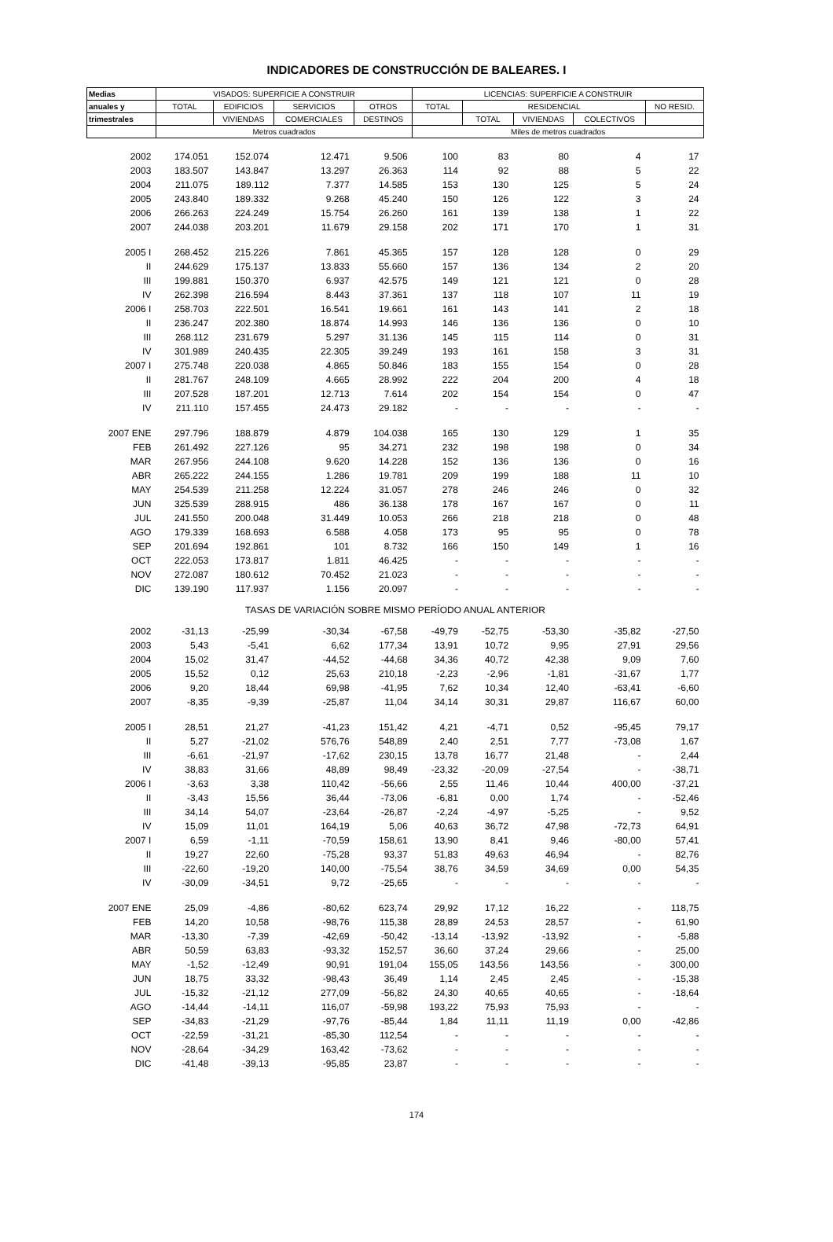INDICADORES DE CONSTRUCCIÓN DE BALEARES. I
| Medias | VISADOS: SUPERFICIE A CONSTRUIR | | | | LICENCIAS: SUPERFICIE A CONSTRUIR | | | | |
| --- | --- | --- | --- | --- | --- | --- | --- | --- | --- |
| anuales y | TOTAL | EDIFICIOS | SERVICIOS | OTROS | TOTAL | RESIDENCIAL | | | NO RESID. |
| trimestrales | | VIVIENDAS | COMERCIALES | DESTINOS | | TOTAL | VIVIENDAS | COLECTIVOS | |
| | Metros cuadrados | | | | Miles de metros cuadrados | | | | |
| 2002 | 174.051 | 152.074 | 12.471 | 9.506 | 100 | 83 | 80 | 4 | 17 |
| 2003 | 183.507 | 143.847 | 13.297 | 26.363 | 114 | 92 | 88 | 5 | 22 |
| 2004 | 211.075 | 189.112 | 7.377 | 14.585 | 153 | 130 | 125 | 5 | 24 |
| 2005 | 243.840 | 189.332 | 9.268 | 45.240 | 150 | 126 | 122 | 3 | 24 |
| 2006 | 266.263 | 224.249 | 15.754 | 26.260 | 161 | 139 | 138 | 1 | 22 |
| 2007 | 244.038 | 203.201 | 11.679 | 29.158 | 202 | 171 | 170 | 1 | 31 |
| 2005 I | 268.452 | 215.226 | 7.861 | 45.365 | 157 | 128 | 128 | 0 | 29 |
| II | 244.629 | 175.137 | 13.833 | 55.660 | 157 | 136 | 134 | 2 | 20 |
| III | 199.881 | 150.370 | 6.937 | 42.575 | 149 | 121 | 121 | 0 | 28 |
| IV | 262.398 | 216.594 | 8.443 | 37.361 | 137 | 118 | 107 | 11 | 19 |
| 2006 I | 258.703 | 222.501 | 16.541 | 19.661 | 161 | 143 | 141 | 2 | 18 |
| II | 236.247 | 202.380 | 18.874 | 14.993 | 146 | 136 | 136 | 0 | 10 |
| III | 268.112 | 231.679 | 5.297 | 31.136 | 145 | 115 | 114 | 0 | 31 |
| IV | 301.989 | 240.435 | 22.305 | 39.249 | 193 | 161 | 158 | 3 | 31 |
| 2007 I | 275.748 | 220.038 | 4.865 | 50.846 | 183 | 155 | 154 | 0 | 28 |
| II | 281.767 | 248.109 | 4.665 | 28.992 | 222 | 204 | 200 | 4 | 18 |
| III | 207.528 | 187.201 | 12.713 | 7.614 | 202 | 154 | 154 | 0 | 47 |
| IV | 211.110 | 157.455 | 24.473 | 29.182 | - | - | - | - | - |
| 2007 ENE | 297.796 | 188.879 | 4.879 | 104.038 | 165 | 130 | 129 | 1 | 35 |
| FEB | 261.492 | 227.126 | 95 | 34.271 | 232 | 198 | 198 | 0 | 34 |
| MAR | 267.956 | 244.108 | 9.620 | 14.228 | 152 | 136 | 136 | 0 | 16 |
| ABR | 265.222 | 244.155 | 1.286 | 19.781 | 209 | 199 | 188 | 11 | 10 |
| MAY | 254.539 | 211.258 | 12.224 | 31.057 | 278 | 246 | 246 | 0 | 32 |
| JUN | 325.539 | 288.915 | 486 | 36.138 | 178 | 167 | 167 | 0 | 11 |
| JUL | 241.550 | 200.048 | 31.449 | 10.053 | 266 | 218 | 218 | 0 | 48 |
| AGO | 179.339 | 168.693 | 6.588 | 4.058 | 173 | 95 | 95 | 0 | 78 |
| SEP | 201.694 | 192.861 | 101 | 8.732 | 166 | 150 | 149 | 1 | 16 |
| OCT | 222.053 | 173.817 | 1.811 | 46.425 | - | - | - | - | - |
| NOV | 272.087 | 180.612 | 70.452 | 21.023 | - | - | - | - | - |
| DIC | 139.190 | 117.937 | 1.156 | 20.097 | - | - | - | - | - |
| TASAS DE VARIACIÓN SOBRE MISMO PERÍODO ANUAL ANTERIOR | | | | | | | | | |
| 2002 | -31,13 | -25,99 | -30,34 | -67,58 | -49,79 | -52,75 | -53,30 | -35,82 | -27,50 |
| 2003 | 5,43 | -5,41 | 6,62 | 177,34 | 13,91 | 10,72 | 9,95 | 27,91 | 29,56 |
| 2004 | 15,02 | 31,47 | -44,52 | -44,68 | 34,36 | 40,72 | 42,38 | 9,09 | 7,60 |
| 2005 | 15,52 | 0,12 | 25,63 | 210,18 | -2,23 | -2,96 | -1,81 | -31,67 | 1,77 |
| 2006 | 9,20 | 18,44 | 69,98 | -41,95 | 7,62 | 10,34 | 12,40 | -63,41 | -6,60 |
| 2007 | -8,35 | -9,39 | -25,87 | 11,04 | 34,14 | 30,31 | 29,87 | 116,67 | 60,00 |
| 2005 I | 28,51 | 21,27 | -41,23 | 151,42 | 4,21 | -4,71 | 0,52 | -95,45 | 79,17 |
| II | 5,27 | -21,02 | 576,76 | 548,89 | 2,40 | 2,51 | 7,77 | -73,08 | 1,67 |
| III | -6,61 | -21,97 | -17,62 | 230,15 | 13,78 | 16,77 | 21,48 | - | 2,44 |
| IV | 38,83 | 31,66 | 48,89 | 98,49 | -23,32 | -20,09 | -27,54 | - | -38,71 |
| 2006 I | -3,63 | 3,38 | 110,42 | -56,66 | 2,55 | 11,46 | 10,44 | 400,00 | -37,21 |
| II | -3,43 | 15,56 | 36,44 | -73,06 | -6,81 | 0,00 | 1,74 | - | -52,46 |
| III | 34,14 | 54,07 | -23,64 | -26,87 | -2,24 | -4,97 | -5,25 | - | 9,52 |
| IV | 15,09 | 11,01 | 164,19 | 5,06 | 40,63 | 36,72 | 47,98 | -72,73 | 64,91 |
| 2007 I | 6,59 | -1,11 | -70,59 | 158,61 | 13,90 | 8,41 | 9,46 | -80,00 | 57,41 |
| II | 19,27 | 22,60 | -75,28 | 93,37 | 51,83 | 49,63 | 46,94 | - | 82,76 |
| III | -22,60 | -19,20 | 140,00 | -75,54 | 38,76 | 34,59 | 34,69 | 0,00 | 54,35 |
| IV | -30,09 | -34,51 | 9,72 | -25,65 | - | - | - | - | - |
| 2007 ENE | 25,09 | -4,86 | -80,62 | 623,74 | 29,92 | 17,12 | 16,22 | - | 118,75 |
| FEB | 14,20 | 10,58 | -98,76 | 115,38 | 28,89 | 24,53 | 28,57 | - | 61,90 |
| MAR | -13,30 | -7,39 | -42,69 | -50,42 | -13,14 | -13,92 | -13,92 | - | -5,88 |
| ABR | 50,59 | 63,83 | -93,32 | 152,57 | 36,60 | 37,24 | 29,66 | - | 25,00 |
| MAY | -1,52 | -12,49 | 90,91 | 191,04 | 155,05 | 143,56 | 143,56 | - | 300,00 |
| JUN | 18,75 | 33,32 | -98,43 | 36,49 | 1,14 | 2,45 | 2,45 | - | -15,38 |
| JUL | -15,32 | -21,12 | 277,09 | -56,82 | 24,30 | 40,65 | 40,65 | - | -18,64 |
| AGO | -14,44 | -14,11 | 116,07 | -59,98 | 193,22 | 75,93 | 75,93 | - | - |
| SEP | -34,83 | -21,29 | -97,76 | -85,44 | 1,84 | 11,11 | 11,19 | 0,00 | -42,86 |
| OCT | -22,59 | -31,21 | -85,30 | 112,54 | - | - | - | - | - |
| NOV | -28,64 | -34,29 | 163,42 | -73,62 | - | - | - | - | - |
| DIC | -41,48 | -39,13 | -95,85 | 23,87 | - | - | - | - | - |
174